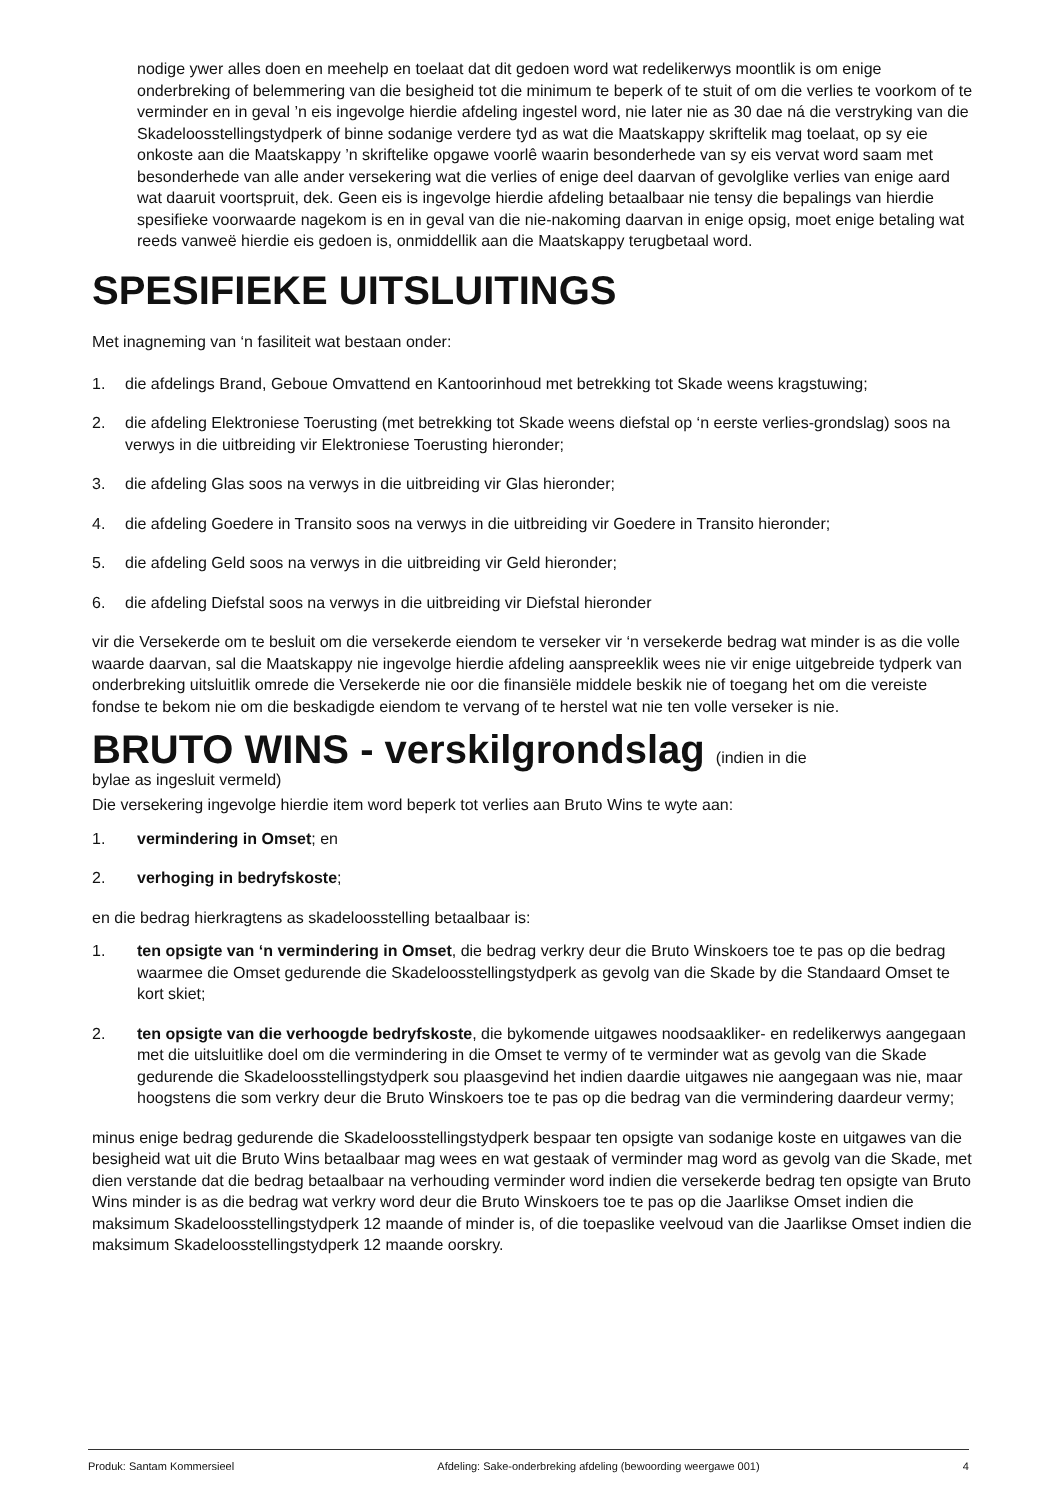nodige ywer alles doen en meehelp en toelaat dat dit gedoen word wat redelikerwys moontlik is om enige onderbreking of belemmering van die besigheid tot die minimum te beperk of te stuit of om die verlies te voorkom of te verminder en in geval ’n eis ingevolge hierdie afdeling ingestel word, nie later nie as 30 dae ná die verstryking van die Skadeloosstellingstydperk of binne sodanige verdere tyd as wat die Maatskappy skriftelik mag toelaat, op sy eie onkoste aan die Maatskappy ’n skriftelike opgawe voorlê waarin besonderhede van sy eis vervat word saam met besonderhede van alle ander versekering wat die verlies of enige deel daarvan of gevolglike verlies van enige aard wat daaruit voortspruit, dek. Geen eis is ingevolge hierdie afdeling betaalbaar nie tensy die bepalings van hierdie spesifieke voorwaarde nagekom is en in geval van die nie-nakoming daarvan in enige opsig, moet enige betaling wat reeds vanweë hierdie eis gedoen is, onmiddellik aan die Maatskappy terugbetaal word.
SPESIFIEKE UITSLUITINGS
Met inagneming van ‘n fasiliteit wat bestaan onder:
1. die afdelings Brand, Geboue Omvattend en Kantoorinhoud met betrekking tot Skade weens kragstuwing;
2. die afdeling Elektroniese Toerusting (met betrekking tot Skade weens diefstal op ‘n eerste verlies-grondslag) soos na verwys in die uitbreiding vir Elektroniese Toerusting hieronder;
3. die afdeling Glas soos na verwys in die uitbreiding vir Glas hieronder;
4. die afdeling Goedere in Transito soos na verwys in die uitbreiding vir Goedere in Transito hieronder;
5. die afdeling Geld soos na verwys in die uitbreiding vir Geld hieronder;
6. die afdeling Diefstal soos na verwys in die uitbreiding vir Diefstal hieronder
vir die Versekerde om te besluit om die versekerde eiendom te verseker vir ‘n versekerde bedrag wat minder is as die volle waarde daarvan, sal die Maatskappy nie ingevolge hierdie afdeling aanspreeklik wees nie vir enige uitgebreide tydperk van onderbreking uitsluitlik omrede die Versekerde nie oor die finansiële middele beskik nie of toegang het om die vereiste fondse te bekom nie om die beskadigde eiendom te vervang of te herstel wat nie ten volle verseker is nie.
BRUTO WINS - verskilgrondslag (indien in die
bylae as ingesluit vermeld)
Die versekering ingevolge hierdie item word beperk tot verlies aan Bruto Wins te wyte aan:
1. vermindering in Omset; en
2. verhoging in bedryfskoste;
en die bedrag hierkragtens as skadeloosstelling betaalbaar is:
1. ten opsigte van ‘n vermindering in Omset, die bedrag verkry deur die Bruto Winskoers toe te pas op die bedrag waarmee die Omset gedurende die Skadeloosstellingstydperk as gevolg van die Skade by die Standaard Omset te kort skiet;
2. ten opsigte van die verhoogde bedryfskoste, die bykomende uitgawes noodsaakliker- en redelikerwys aangegaan met die uitsluitlike doel om die vermindering in die Omset te vermy of te verminder wat as gevolg van die Skade gedurende die Skadeloosstellingstydperk sou plaasgevind het indien daardie uitgawes nie aangegaan was nie, maar hoogstens die som verkry deur die Bruto Winskoers toe te pas op die bedrag van die vermindering daardeur vermy;
minus enige bedrag gedurende die Skadeloosstellingstydperk bespaar ten opsigte van sodanige koste en uitgawes van die besigheid wat uit die Bruto Wins betaalbaar mag wees en wat gestaak of verminder mag word as gevolg van die Skade, met dien verstande dat die bedrag betaalbaar na verhouding verminder word indien die versekerde bedrag ten opsigte van Bruto Wins minder is as die bedrag wat verkry word deur die Bruto Winskoers toe te pas op die Jaarlikse Omset indien die maksimum Skadeloosstellingstydperk 12 maande of minder is, of die toepaslike veelvoud van die Jaarlikse Omset indien die maksimum Skadeloosstellingstydperk 12 maande oorskry.
Produk: Santam Kommersieel Afdeling: Sake-onderbreking afdeling (bewoording weergawe 001) 4